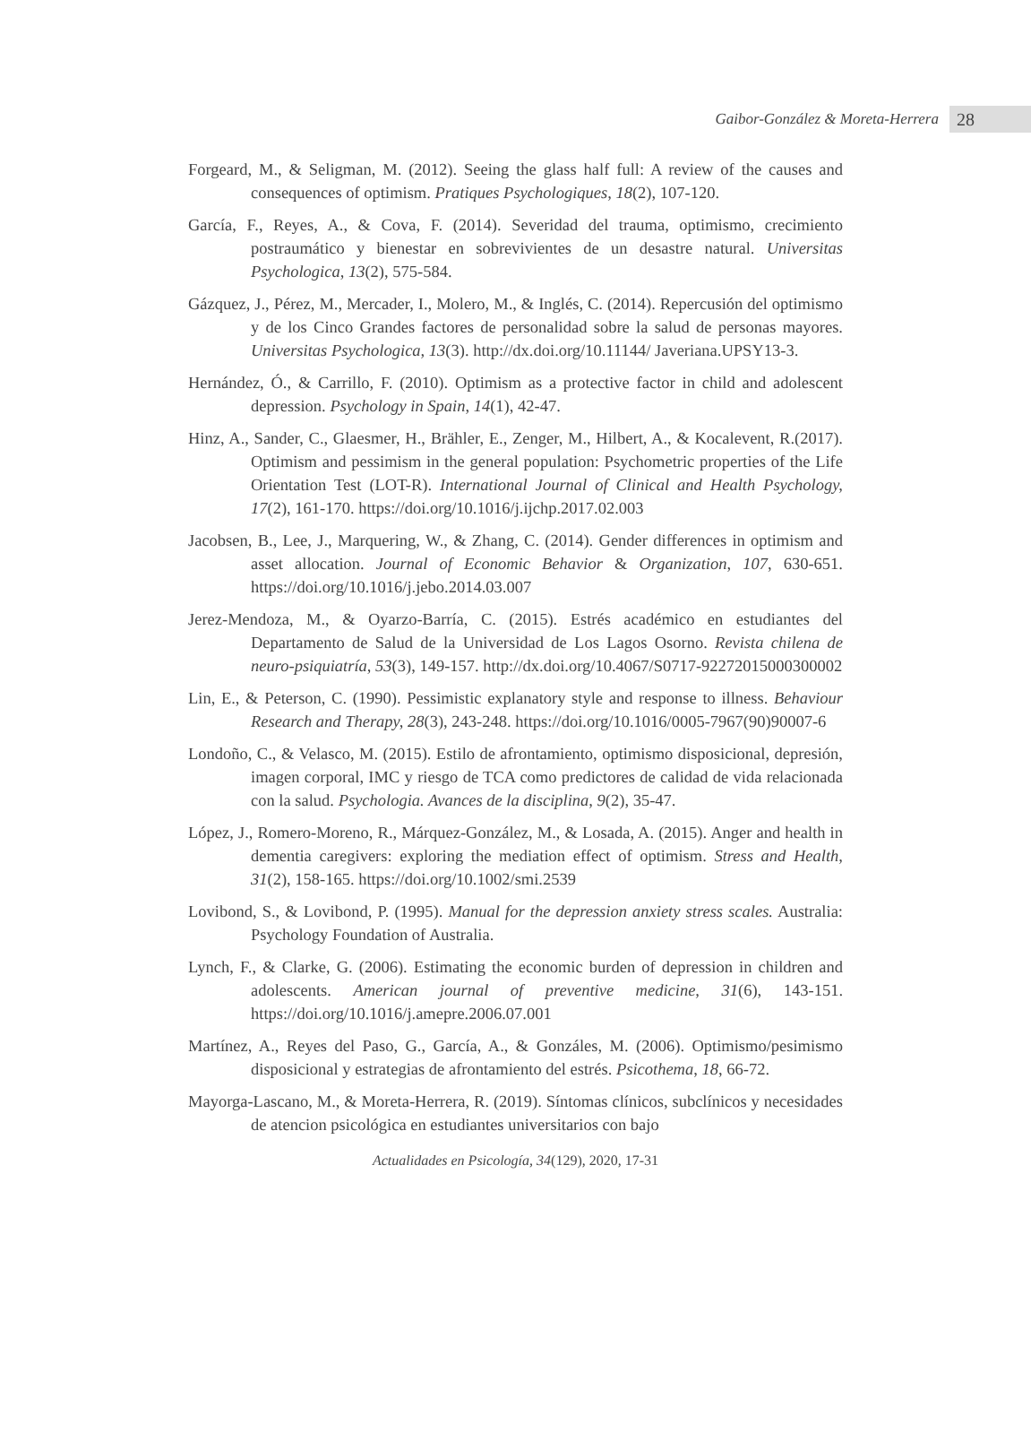Gaibor-González & Moreta-Herrera 28
Forgeard, M., & Seligman, M. (2012). Seeing the glass half full: A review of the causes and consequences of optimism. Pratiques Psychologiques, 18(2), 107-120.
García, F., Reyes, A., & Cova, F. (2014). Severidad del trauma, optimismo, crecimiento postraumático y bienestar en sobrevivientes de un desastre natural. Universitas Psychologica, 13(2), 575-584.
Gázquez, J., Pérez, M., Mercader, I., Molero, M., & Inglés, C. (2014). Repercusión del optimismo y de los Cinco Grandes factores de personalidad sobre la salud de personas mayores. Universitas Psychologica, 13(3). http://dx.doi.org/10.11144/ Javeriana.UPSY13-3.
Hernández, Ó., & Carrillo, F. (2010). Optimism as a protective factor in child and adolescent depression. Psychology in Spain, 14(1), 42-47.
Hinz, A., Sander, C., Glaesmer, H., Brähler, E., Zenger, M., Hilbert, A., & Kocalevent, R.(2017). Optimism and pessimism in the general population: Psychometric properties of the Life Orientation Test (LOT-R). International Journal of Clinical and Health Psychology, 17(2), 161-170. https://doi.org/10.1016/j.ijchp.2017.02.003
Jacobsen, B., Lee, J., Marquering, W., & Zhang, C. (2014). Gender differences in optimism and asset allocation. Journal of Economic Behavior & Organization, 107, 630-651. https://doi.org/10.1016/j.jebo.2014.03.007
Jerez-Mendoza, M., & Oyarzo-Barría, C. (2015). Estrés académico en estudiantes del Departamento de Salud de la Universidad de Los Lagos Osorno. Revista chilena de neuro-psiquiatría, 53(3), 149-157. http://dx.doi.org/10.4067/S0717-92272015000300002
Lin, E., & Peterson, C. (1990). Pessimistic explanatory style and response to illness. Behaviour Research and Therapy, 28(3), 243-248. https://doi.org/10.1016/0005-7967(90)90007-6
Londoño, C., & Velasco, M. (2015). Estilo de afrontamiento, optimismo disposicional, depresión, imagen corporal, IMC y riesgo de TCA como predictores de calidad de vida relacionada con la salud. Psychologia. Avances de la disciplina, 9(2), 35-47.
López, J., Romero-Moreno, R., Márquez-González, M., & Losada, A. (2015). Anger and health in dementia caregivers: exploring the mediation effect of optimism. Stress and Health, 31(2), 158-165. https://doi.org/10.1002/smi.2539
Lovibond, S., & Lovibond, P. (1995). Manual for the depression anxiety stress scales. Australia: Psychology Foundation of Australia.
Lynch, F., & Clarke, G. (2006). Estimating the economic burden of depression in children and adolescents. American journal of preventive medicine, 31(6), 143-151. https://doi.org/10.1016/j.amepre.2006.07.001
Martínez, A., Reyes del Paso, G., García, A., & Gonzáles, M. (2006). Optimismo/pesimismo disposicional y estrategias de afrontamiento del estrés. Psicothema, 18, 66-72.
Mayorga-Lascano, M., & Moreta-Herrera, R. (2019). Síntomas clínicos, subclínicos y necesidades de atencion psicológica en estudiantes universitarios con bajo
Actualidades en Psicología, 34(129), 2020, 17-31